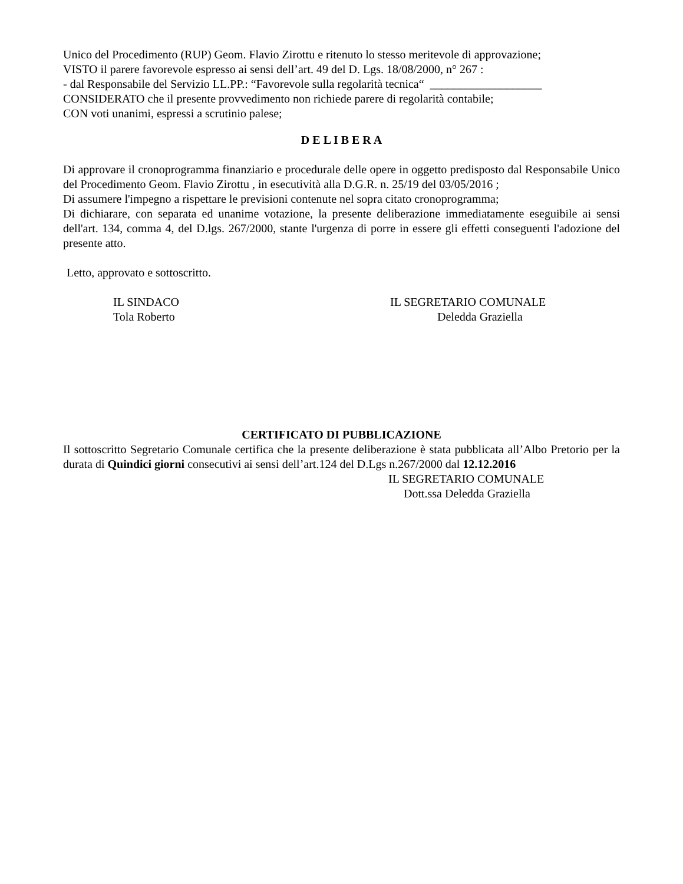Unico del Procedimento (RUP) Geom. Flavio Zirottu e ritenuto lo stesso meritevole di approvazione;
VISTO il parere favorevole espresso ai sensi dell’art. 49 del D. Lgs. 18/08/2000, n° 267 :
- dal Responsabile del Servizio LL.PP.: “Favorevole sulla regolarità tecnica“ ___________________
CONSIDERATO che il presente provvedimento non richiede parere di regolarità contabile;
CON voti unanimi, espressi a scrutinio palese;
D E L I B E R A
Di approvare il cronoprogramma finanziario e procedurale delle opere in oggetto predisposto dal Responsabile Unico del Procedimento Geom. Flavio Zirottu , in esecutività alla D.G.R. n. 25/19 del 03/05/2016 ;
Di assumere l'impegno a rispettare le previsioni contenute nel sopra citato cronoprogramma;
Di dichiarare, con separata ed unanime votazione, la presente deliberazione immediatamente eseguibile ai sensi dell'art. 134, comma 4, del D.lgs. 267/2000, stante l'urgenza di porre in essere gli effetti conseguenti l'adozione del presente atto.
Letto, approvato e sottoscritto.
IL SINDACO
Tola Roberto
IL SEGRETARIO COMUNALE
Deledda Graziella
CERTIFICATO DI PUBBLICAZIONE
Il sottoscritto Segretario Comunale certifica che la presente deliberazione è stata pubblicata all’Albo Pretorio per la durata di Quindici giorni consecutivi ai sensi dell’art.124 del D.Lgs n.267/2000 dal 12.12.2016
IL SEGRETARIO COMUNALE
Dott.ssa Deledda Graziella